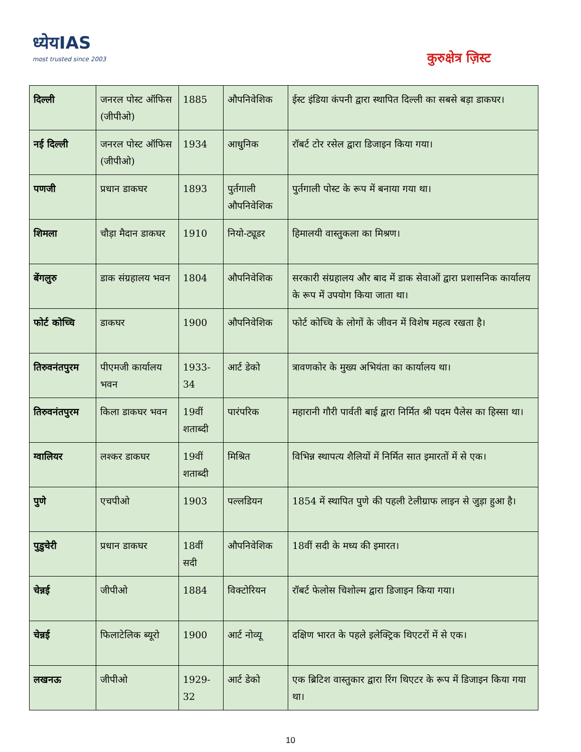ध्येयIAS
most trusted since 2003
कुरुक्षेत्र ज़िस्ट
| दिल्ली | जनरल पोस्ट ऑफिस (जीपीओ) | 1885 | औपनिवेशिक | ईस्ट इंडिया कंपनी द्वारा स्थापित दिल्ली का सबसे बड़ा डाकघर। |
| नई दिल्ली | जनरल पोस्ट ऑफिस (जीपीओ) | 1934 | आधुनिक | रॉबर्ट टोर रसेल द्वारा डिजाइन किया गया। |
| पणजी | प्रधान डाकघर | 1893 | पुर्तगाली औपनिवेशिक | पुर्तगाली पोस्ट के रूप में बनाया गया था। |
| शिमला | चौड़ा मैदान डाकघर | 1910 | नियो-ट्यूडर | हिमालयी वास्तुकला का मिश्रण। |
| बेंगलुरु | डाक संग्रहालय भवन | 1804 | औपनिवेशिक | सरकारी संग्रहालय और बाद में डाक सेवाओं द्वारा प्रशासनिक कार्यालय के रूप में उपयोग किया जाता था। |
| फोर्ट कोच्चि | डाकघर | 1900 | औपनिवेशिक | फोर्ट कोच्चि के लोगों के जीवन में विशेष महत्व रखता है। |
| तिरुवनंतपुरम | पीएमजी कार्यालय भवन | 1933-34 | आर्ट डेको | त्रावणकोर के मुख्य अभियंता का कार्यालय था। |
| तिरुवनंतपुरम | किला डाकघर भवन | 19वीं शताब्दी | पारंपरिक | महारानी गौरी पार्वती बाई द्वारा निर्मित श्री पदम पैलेस का हिस्सा था। |
| ग्वालियर | लश्कर डाकघर | 19वीं शताब्दी | मिश्रित | विभिन्न स्थापत्य शैलियों में निर्मित सात इमारतों में से एक। |
| पुणे | एचपीओ | 1903 | पल्लडियन | 1854 में स्थापित पुणे की पहली टेलीग्राफ लाइन से जुड़ा हुआ है। |
| पुडुचेरी | प्रधान डाकघर | 18वीं सदी | औपनिवेशिक | 18वीं सदी के मध्य की इमारत। |
| चेन्नई | जीपीओ | 1884 | विक्टोरियन | रॉबर्ट फेलोस चिशोल्म द्वारा डिजाइन किया गया। |
| चेन्नई | फिलाटेलिक ब्यूरो | 1900 | आर्ट नोव्यू | दक्षिण भारत के पहले इलेक्ट्रिक थिएटरों में से एक। |
| लखनऊ | जीपीओ | 1929-32 | आर्ट डेको | एक ब्रिटिश वास्तुकार द्वारा रिंग थिएटर के रूप में डिजाइन किया गया था। |
10